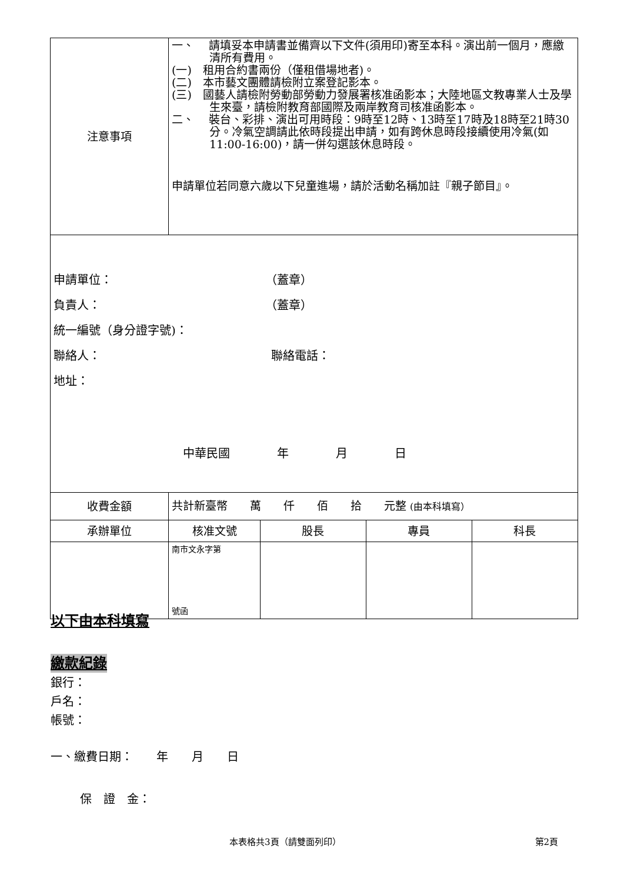| 注意事項 | 一、 請填妥本申請書並備齊以下文件(須用印)寄至本科。演出前一個月，應繳清所有費用。 (一) 租用合約書兩份（僅租借場地者)。 (二) 本市藝文團體請檢附立案登記影本。 (三) 國藝人請檢附勞動部勞動力發展署核准函影本；大陸地區文教專業人士及學生來臺，請檢附教育部國際及兩岸教育司核准函影本。 二、 裝台、彩排、演出可用時段：9時至12時、13時至17時及18時至21時30分。冷氣空調請此依時段提出申請，如有跨休息時段接續使用冷氣(如11:00-16:00)，請一併勾選該休息時段。 申請單位若同意六歲以下兒童進場，請於活動名稱加註『親子節目』。 | | | |
| 申請單位： （蓋章） 負責人： （蓋章） 統一編號（身分證字號)： 聯絡人： 聯絡電話： 地址： 中華民國 年 月 日 | | | | |
| 收費金額 | 共計新臺幣 萬 仟 佰 拾 元整 (由本科填寫） | | | |
| 承辦單位 | 核准文號 | 股長 | 專員 | 科長 |
| | 南市文永字第 號函 | | | |
以下由本科填寫
繳款紀錄
銀行：
戶名：
帳號：
一、繳費日期：　　年　　月　　日
保　證　金：
本表格共3頁（請雙面列印） 第2頁